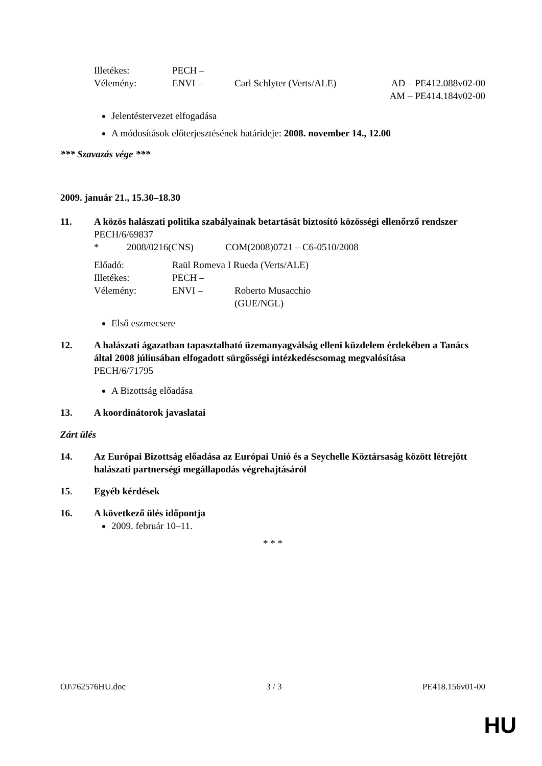Illetékes: PECH –
Vélemény: ENVI – Carl Schlyter (Verts/ALE) AD – PE412.088v02-00
AM – PE414.184v02-00
Jelentéstervezet elfogadása
A módosítások előterjesztésének határideje: 2008. november 14., 12.00
*** Szavazás vége ***
2009. január 21., 15.30–18.30
11. A közös halászati politika szabályainak betartását biztosító közösségi ellenőrző rendszer
PECH/6/69837
* 2008/0216(CNS) COM(2008)0721 – C6-0510/2008
Előadó: Raül Romeva I Rueda (Verts/ALE)
Illetékes: PECH –
Vélemény: ENVI – Roberto Musacchio
(GUE/NGL)
Első eszmecsere
12. A halászati ágazatban tapasztalható üzemanyagválság elleni küzdelem érdekében a Tanács által 2008 júliusában elfogadott sürgősségi intézkedéscsomag megvalósítása
PECH/6/71795
A Bizottság előadása
13. A koordinátorok javaslatai
Zárt ülés
14. Az Európai Bizottság előadása az Európai Unió és a Seychelle Köztársaság között létrejött halászati partnerségi megállapodás végrehajtásáról
15. Egyéb kérdések
16. A következő ülés időpontja
2009. február 10–11.
* * *
OJ\762576HU.doc 3 / 3 PE418.156v01-00
HU